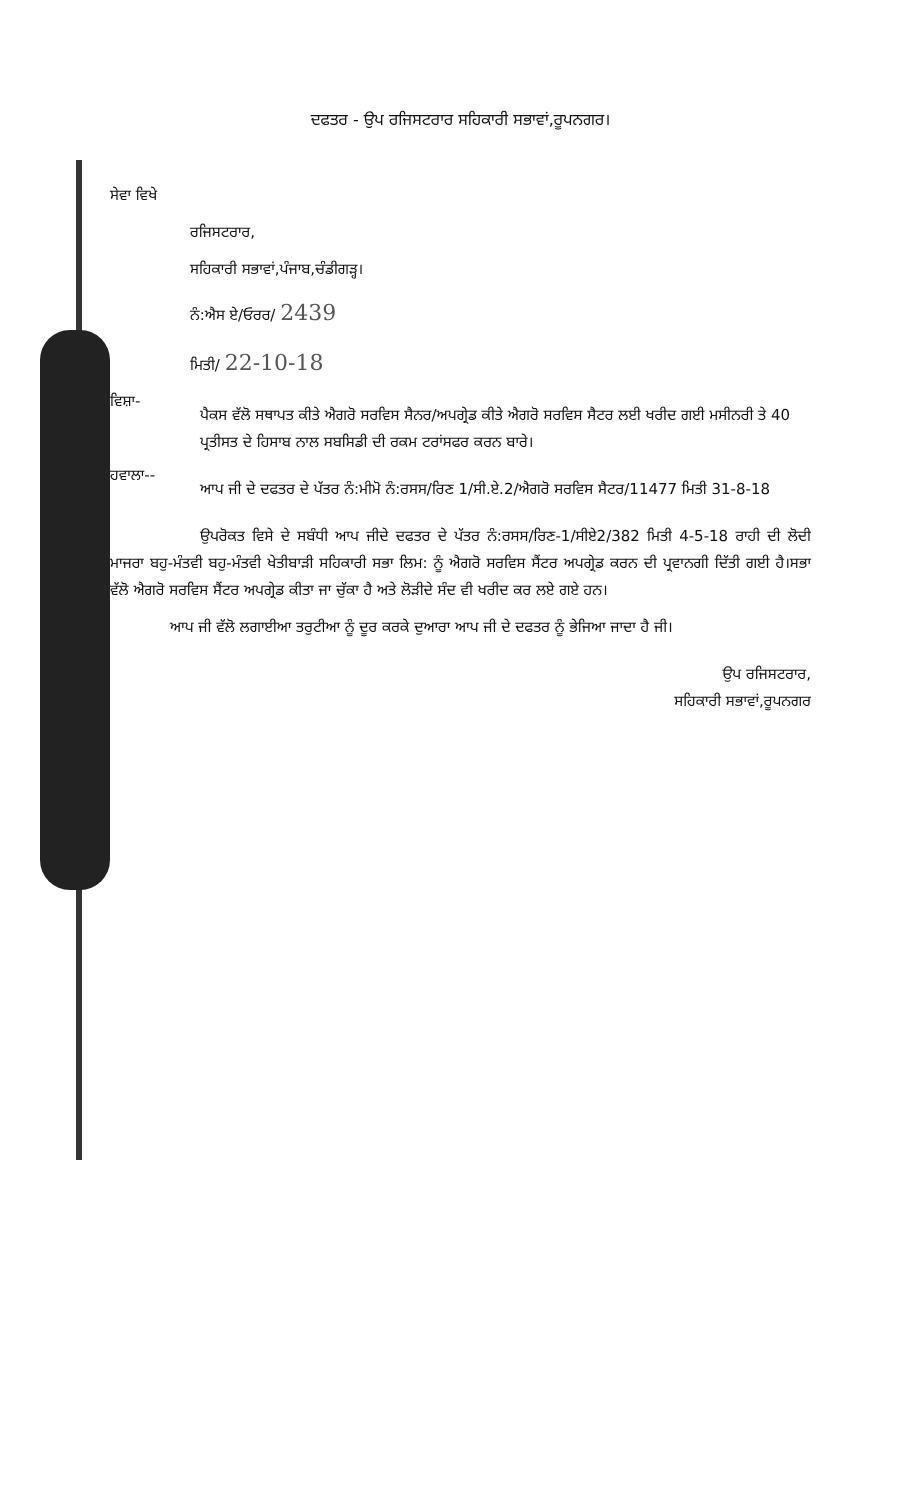ਦਫਤਰ - ਉਪ ਰਜਿਸਟਰਾਰ ਸਹਿਕਾਰੀ ਸਭਾਵਾਂ,ਰੂਪਨਗਰ।
ਸੇਵਾ ਵਿਖੇ
ਰਜਿਸਟਰਾਰ,
ਸਹਿਕਾਰੀ ਸਭਾਵਾਂ,ਪੰਜਾਬ,ਚੰਡੀਗੜ੍ਹ।
ਨੰ:ਐਸ ਏ/ਓਰਰ/ 2439
ਮਿਤੀ/ 22-10-18
ਵਿਸ਼ਾ-
ਪੈਕਸ ਵੱਲੋ ਸਥਾਪਤ ਕੀਤੇ ਐਗਰੋ ਸਰਵਿਸ ਸੈਨਰ/ਅਪਗ੍ਰੇਡ ਕੀਤੇ ਐਗਰੋ ਸਰਵਿਸ ਸੈਟਰ ਲਈ ਖਰੀਦ ਗਈ ਮਸੀਨਰੀ ਤੇ 40 ਪ੍ਰਤੀਸਤ ਦੇ ਹਿਸਾਬ ਨਾਲ ਸਬਸਿਡੀ ਦੀ ਰਕਮ ਟਰਾਂਸਫਰ ਕਰਨ ਬਾਰੇ।
ਹਵਾਲਾ--
ਆਪ ਜੀ ਦੇ ਦਫਤਰ ਦੇ ਪੱਤਰ ਨੰ:ਮੀਮੋ ਨੰ:ਰਸਸ/ਰਿਣ 1/ਸੀ.ਏ.2/ਐਗਰੋ ਸਰਵਿਸ ਸੈਟਰ/11477 ਮਿਤੀ 31-8-18
ਉਪਰੋਕਤ ਵਿਸੇ ਦੇ ਸਬੰਧੀ ਆਪ ਜੀਦੇ ਦਫਤਰ ਦੇ ਪੱਤਰ ਨੰ:ਰਸਸ/ਰਿਣ-1/ਸੀਏ2/382 ਮਿਤੀ 4-5-18 ਰਾਹੀ ਦੀ ਲੋਦੀ ਮਾਜਰਾ ਬਹੁ-ਮੰਤਵੀ ਬਹੁ-ਮੰਤਵੀ ਖੇਤੀਬਾੜੀ ਸਹਿਕਾਰੀ ਸਭਾ ਲਿਮ: ਨੂੰ ਐਗਰੋ ਸਰਵਿਸ ਸੈਂਟਰ ਅਪਗ੍ਰੇਡ ਕਰਨ ਦੀ ਪ੍ਰਵਾਨਗੀ ਦਿੱਤੀ ਗਈ ਹੈ।ਸਭਾ ਵੱਲੋ ਐਗਰੋ ਸਰਵਿਸ ਸੈਂਟਰ ਅਪਗ੍ਰੇਡ ਕੀਤਾ ਜਾ ਚੁੱਕਾ ਹੈ ਅਤੇ ਲੋੜੀਦੇ ਸੰਦ ਵੀ ਖਰੀਦ ਕਰ ਲਏ ਗਏ ਹਨ।
ਆਪ ਜੀ ਵੱਲੋ ਲਗਾਈਆ ਤਰੁਟੀਆ ਨੂੰ ਦੂਰ ਕਰਕੇ ਦੁਆਰਾ ਆਪ ਜੀ ਦੇ ਦਫਤਰ ਨੂੰ ਭੇਜਿਆ ਜਾਦਾ ਹੈ ਜੀ।
ਉਪ ਰਜਿਸਟਰਾਰ,
ਸਹਿਕਾਰੀ ਸਭਾਵਾਂ,ਰੂਪਨਗਰ